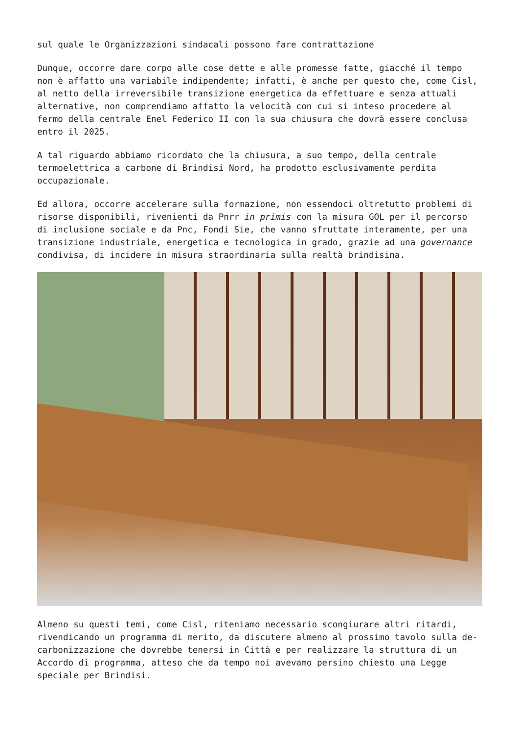sul quale le Organizzazioni sindacali possono fare contrattazione
Dunque, occorre dare corpo alle cose dette e alle promesse fatte, giacché il tempo non è affatto una variabile indipendente; infatti, è anche per questo che, come Cisl, al netto della irreversibile transizione energetica da effettuare e senza attuali alternative, non comprendiamo affatto la velocità con cui si inteso procedere al fermo della centrale Enel Federico II con la sua chiusura che dovrà essere conclusa entro il 2025.
A tal riguardo abbiamo ricordato che la chiusura, a suo tempo, della centrale termoelettrica a carbone di Brindisi Nord, ha prodotto esclusivamente perdita occupazionale.
Ed allora, occorre accelerare sulla formazione, non essendoci oltretutto problemi di risorse disponibili, rivenienti da Pnrr in primis con la misura GOL per il percorso di inclusione sociale e da Pnc, Fondi Sie, che vanno sfruttate interamente, per una transizione industriale, energetica e tecnologica in grado, grazie ad una governance condivisa, di incidere in misura straordinaria sulla realtà brindisina.
Almeno su questi temi, come Cisl, riteniamo necessario scongiurare altri ritardi, rivendicando un programma di merito, da discutere almeno al prossimo tavolo sulla de-carbonizzazione che dovrebbe tenersi in Città e per realizzare la struttura di un Accordo di programma, atteso che da tempo noi avevamo persino chiesto una Legge speciale per Brindisi.